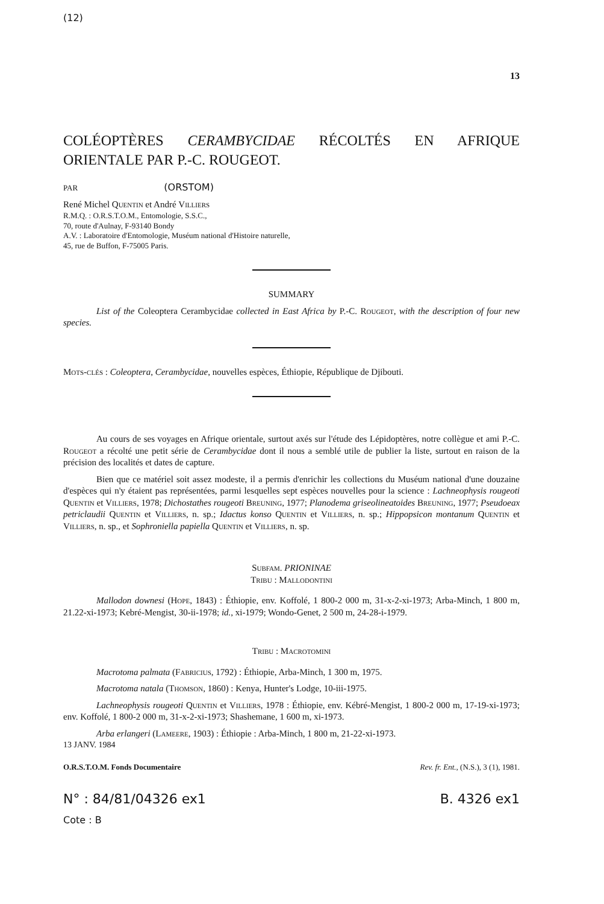(12)
13
COLÉOPTÈRES CERAMBYCIDAE RÉCOLTÉS EN AFRIQUE ORIENTALE PAR P.-C. ROUGEOT.
PAR (ORSTOM)
René Michel Quentin et André Villiers
R.M.Q. : O.R.S.T.O.M., Entomologie, S.S.C.,
70, route d'Aulnay, F-93140 Bondy
A.V. : Laboratoire d'Entomologie, Muséum national d'Histoire naturelle,
45, rue de Buffon, F-75005 Paris.
SUMMARY
List of the Coleoptera Cerambycidae collected in East Africa by P.-C. Rougeot, with the description of four new species.
Mots-clés : Coleoptera, Cerambycidae, nouvelles espèces, Éthiopie, République de Djibouti.
Au cours de ses voyages en Afrique orientale, surtout axés sur l'étude des Lépidoptères, notre collègue et ami P.-C. Rougeot a récolté une petit série de Cerambycidae dont il nous a semblé utile de publier la liste, surtout en raison de la précision des localités et dates de capture.
Bien que ce matériel soit assez modeste, il a permis d'enrichir les collections du Muséum national d'une douzaine d'espèces qui n'y étaient pas représentées, parmi lesquelles sept espèces nouvelles pour la science : Lachneophysis rougeoti Quentin et Villiers, 1978; Dichostathes rougeoti Breuning, 1977; Planodema griseolineatoides Breuning, 1977; Pseudoeax petriclaudii Quentin et Villiers, n. sp.; Idactus konso Quentin et Villiers, n. sp.; Hippopsicon montanum Quentin et Villiers, n. sp., et Sophroniella papiella Quentin et Villiers, n. sp.
Subfam. PRIONINAE
Tribu : Mallodontini
Mallodon downesi (Hope, 1843) : Éthiopie, env. Koffolé, 1 800-2 000 m, 31-x-2-xi-1973; Arba-Minch, 1 800 m, 21.22-xi-1973; Kebré-Mengist, 30-ii-1978; id., xi-1979; Wondo-Genet, 2 500 m, 24-28-i-1979.
Tribu : Macrotomini
Macrotoma palmata (Fabricius, 1792) : Éthiopie, Arba-Minch, 1 300 m, 1975.
Macrotoma natala (Thomson, 1860) : Kenya, Hunter's Lodge, 10-iii-1975.
Lachneophysis rougeoti Quentin et Villiers, 1978 : Éthiopie, env. Kébré-Mengist, 1 800-2 000 m, 17-19-xi-1973; env. Koffolé, 1 800-2 000 m, 31-x-2-xi-1973; Shashemane, 1 600 m, xi-1973.
Arba erlangeri (Lameere, 1903) : Éthiopie : Arba-Minch, 1 800 m, 21-22-xi-1973.
13 JANV. 1984
O.R.S.T.O.M. Fonds Documentaire Rev. fr. Ent., (N.S.), 3 (1), 1981.
N° : 84/81/04326 ex1 B. 4326 ex1
Cote : B